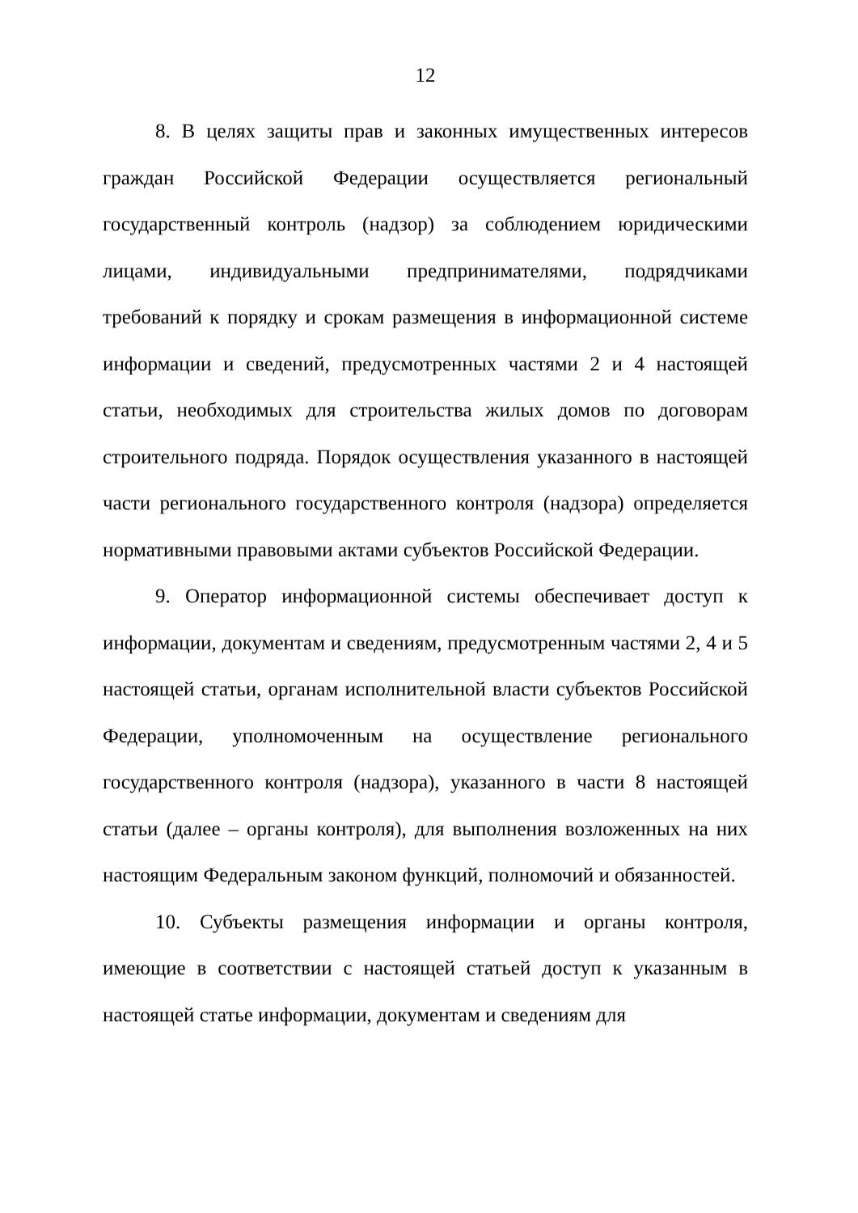12
8. В целях защиты прав и законных имущественных интересов граждан Российской Федерации осуществляется региональный государственный контроль (надзор) за соблюдением юридическими лицами, индивидуальными предпринимателями, подрядчиками требований к порядку и срокам размещения в информационной системе информации и сведений, предусмотренных частями 2 и 4 настоящей статьи, необходимых для строительства жилых домов по договорам строительного подряда. Порядок осуществления указанного в настоящей части регионального государственного контроля (надзора) определяется нормативными правовыми актами субъектов Российской Федерации.
9. Оператор информационной системы обеспечивает доступ к информации, документам и сведениям, предусмотренным частями 2, 4 и 5 настоящей статьи, органам исполнительной власти субъектов Российской Федерации, уполномоченным на осуществление регионального государственного контроля (надзора), указанного в части 8 настоящей статьи (далее – органы контроля), для выполнения возложенных на них настоящим Федеральным законом функций, полномочий и обязанностей.
10. Субъекты размещения информации и органы контроля, имеющие в соответствии с настоящей статьей доступ к указанным в настоящей статье информации, документам и сведениям для